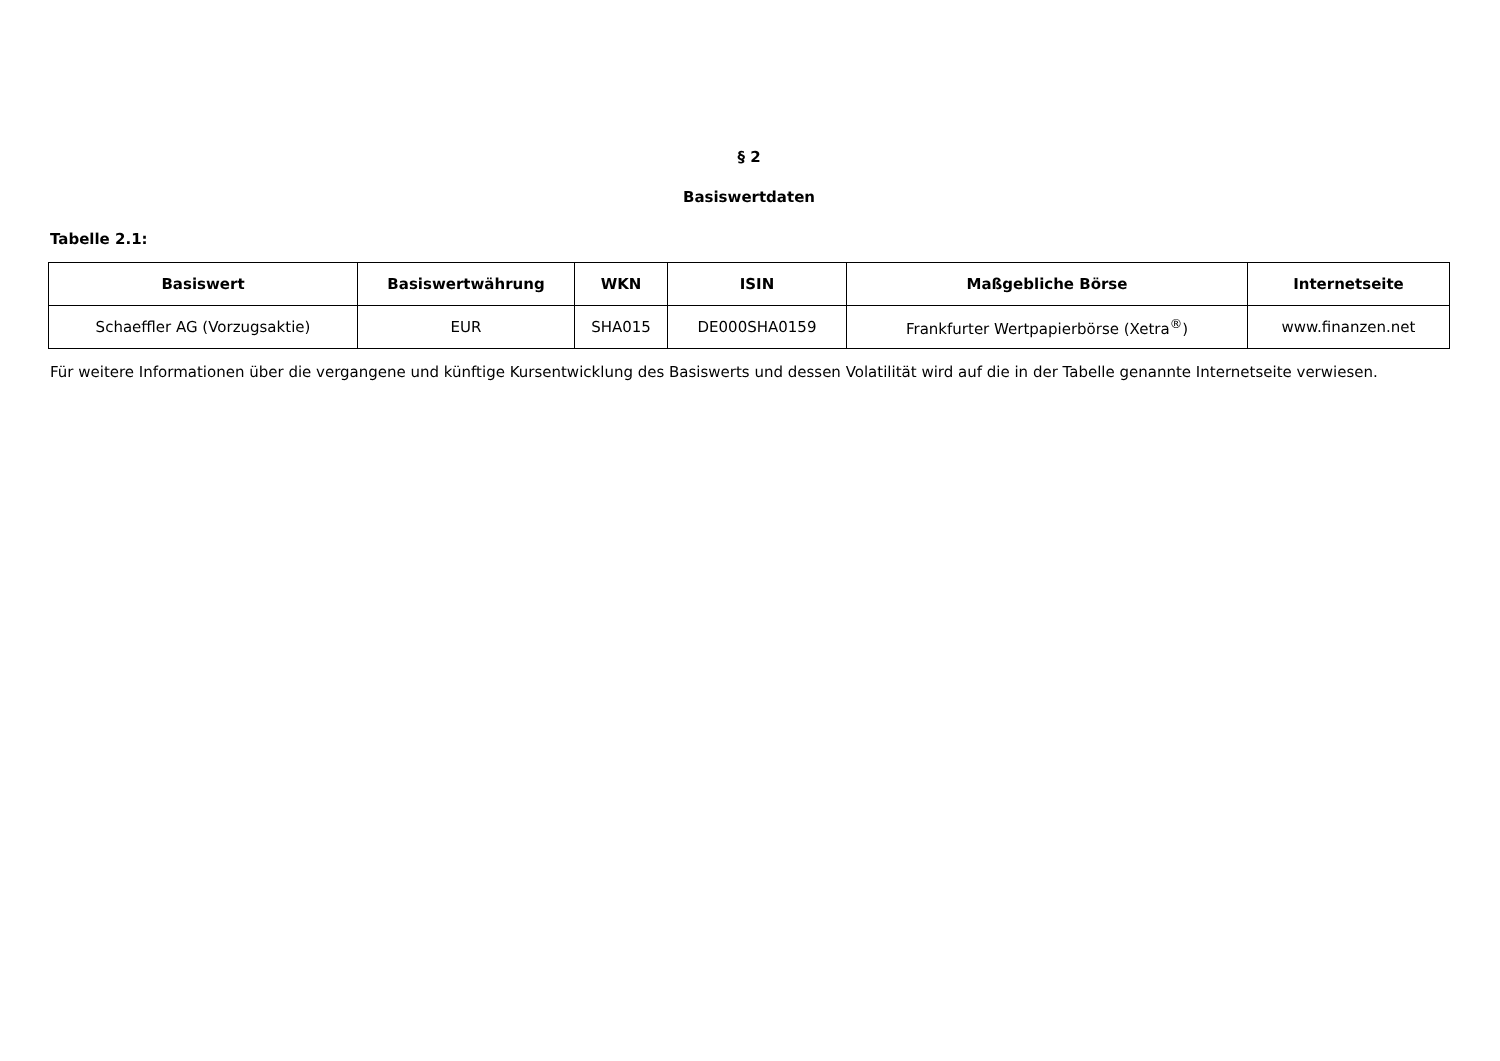§ 2
Basiswertdaten
Tabelle 2.1:
| Basiswert | Basiswertwährung | WKN | ISIN | Maßgebliche Börse | Internetseite |
| --- | --- | --- | --- | --- | --- |
| Schaeffler AG (Vorzugsaktie) | EUR | SHA015 | DE000SHA0159 | Frankfurter Wertpapierbörse (Xetra<sup>®</sup>) | www.finanzen.net |
Für weitere Informationen über die vergangene und künftige Kursentwicklung des Basiswerts und dessen Volatilität wird auf die in der Tabelle genannte Internetseite verwiesen.